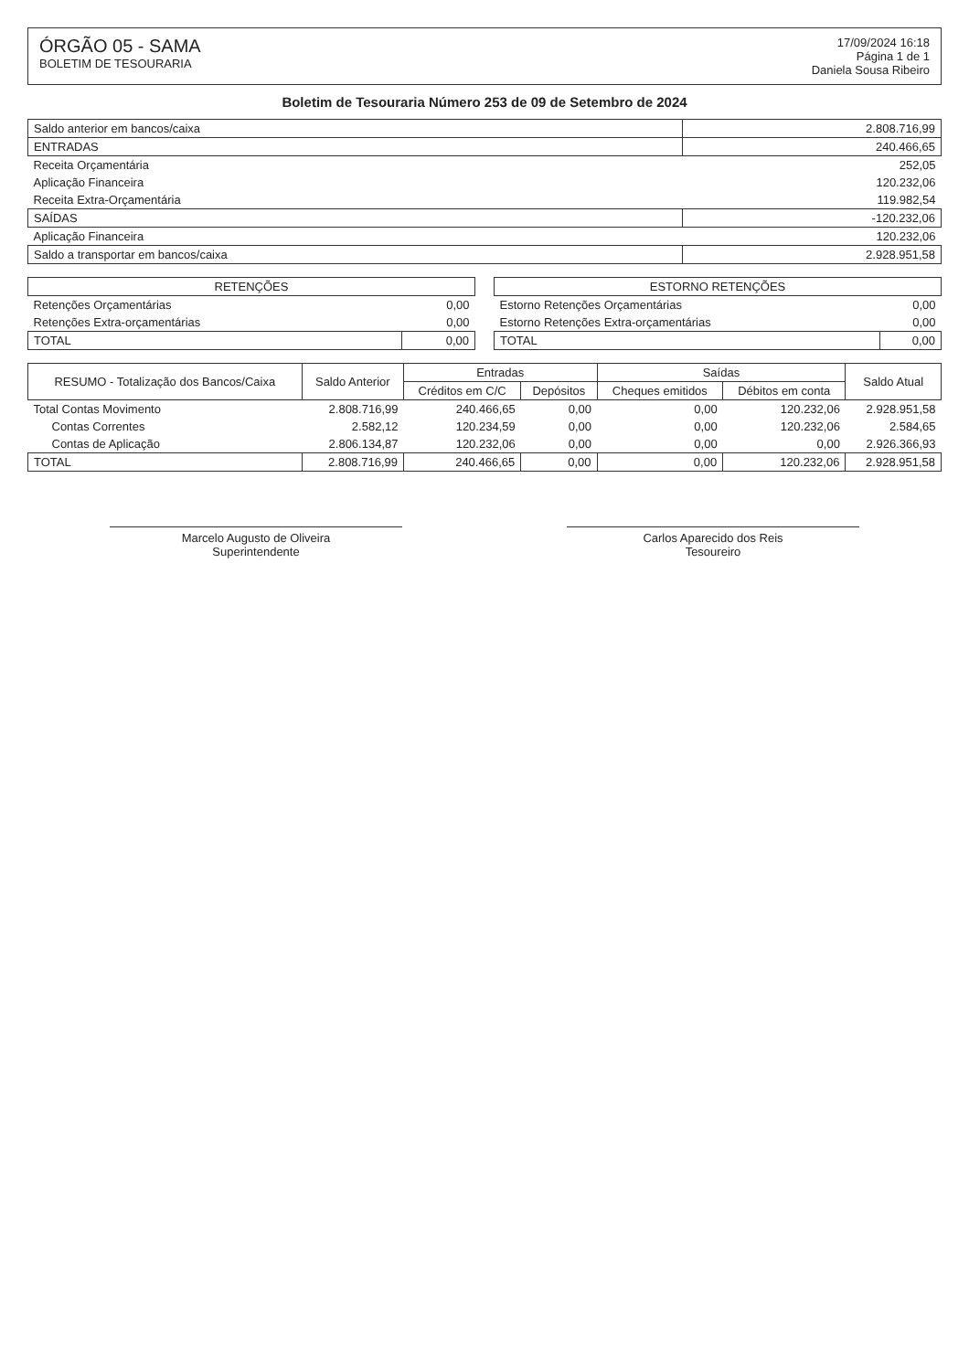ÓRGÃO 05 - SAMA
BOLETIM DE TESOURARIA
17/09/2024 16:18
Página 1 de 1
Daniela Sousa Ribeiro
Boletim de Tesouraria Número 253 de 09 de Setembro de 2024
| Saldo anterior em bancos/caixa | 2.808.716,99 |
| ENTRADAS | 240.466,65 |
| Receita Orçamentária | 252,05 |
| Aplicação Financeira | 120.232,06 |
| Receita Extra-Orçamentária | 119.982,54 |
| SAÍDAS | -120.232,06 |
| Aplicação Financeira | 120.232,06 |
| Saldo a transportar em bancos/caixa | 2.928.951,58 |
| RETENÇÕES | |
| --- | --- |
| Retenções Orçamentárias | 0,00 |
| Retenções Extra-orçamentárias | 0,00 |
| TOTAL | 0,00 |
| ESTORNO RETENÇÕES | |
| --- | --- |
| Estorno Retenções Orçamentárias | 0,00 |
| Estorno Retenções Extra-orçamentárias | 0,00 |
| TOTAL | 0,00 |
| RESUMO - Totalização dos Bancos/Caixa | Saldo Anterior | Entradas | | Saídas | | Saldo Atual |
| --- | --- | --- | --- | --- | --- | --- |
| | | Créditos em C/C | Depósitos | Cheques emitidos | Débitos em conta | |
| Total Contas Movimento | 2.808.716,99 | 240.466,65 | 0,00 | 0,00 | 120.232,06 | 2.928.951,58 |
| Contas Correntes | 2.582,12 | 120.234,59 | 0,00 | 0,00 | 120.232,06 | 2.584,65 |
| Contas de Aplicação | 2.806.134,87 | 120.232,06 | 0,00 | 0,00 | 0,00 | 2.926.366,93 |
| TOTAL | 2.808.716,99 | 240.466,65 | 0,00 | 0,00 | 120.232,06 | 2.928.951,58 |
Marcelo Augusto de Oliveira
Superintendente
Carlos Aparecido dos Reis
Tesoureiro